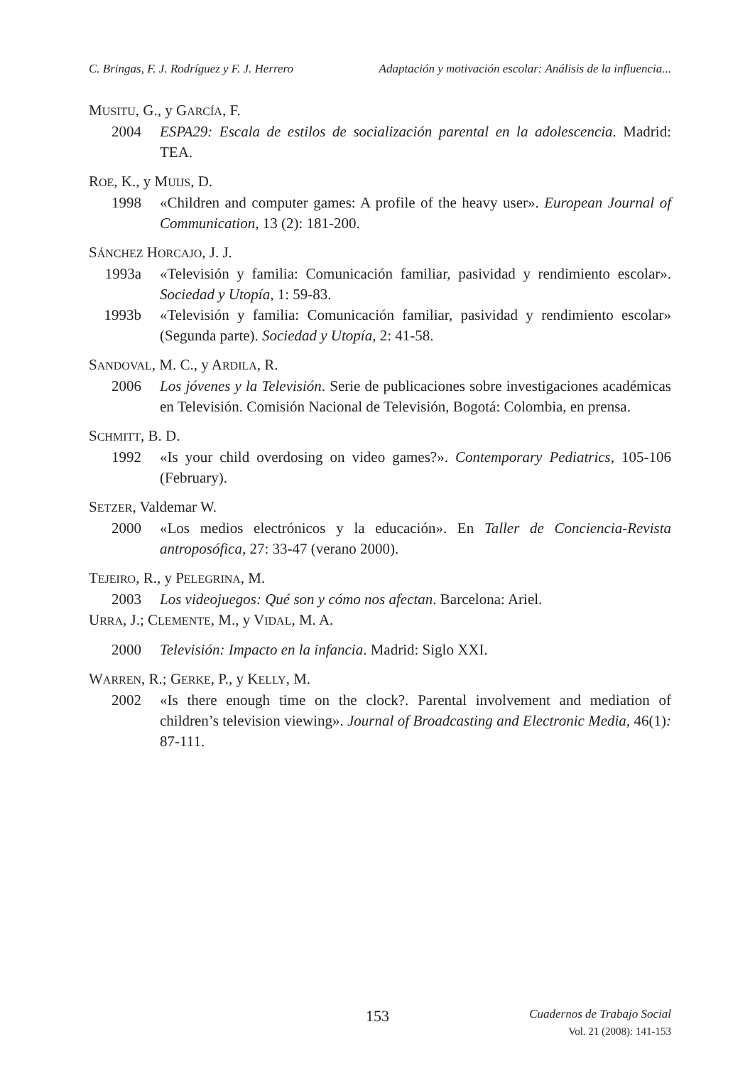C. Bringas, F. J. Rodríguez y F. J. Herrero Adaptación y motivación escolar: Análisis de la influencia...
MUSITU, G., y GARCÍA, F.
2004 ESPA29: Escala de estilos de socialización parental en la adolescencia. Madrid: TEA.
ROE, K., y MUIJS, D.
1998 «Children and computer games: A profile of the heavy user». European Journal of Communication, 13 (2): 181-200.
SÁNCHEZ HORCAJO, J. J.
1993a «Televisión y familia: Comunicación familiar, pasividad y rendimiento escolar». Sociedad y Utopía, 1: 59-83.
1993b «Televisión y familia: Comunicación familiar, pasividad y rendimiento escolar» (Segunda parte). Sociedad y Utopía, 2: 41-58.
SANDOVAL, M. C., y ARDILA, R.
2006 Los jóvenes y la Televisión. Serie de publicaciones sobre investigaciones académicas en Televisión. Comisión Nacional de Televisión, Bogotá: Colombia, en prensa.
SCHMITT, B. D.
1992 «Is your child overdosing on video games?». Contemporary Pediatrics, 105-106 (February).
SETZER, Valdemar W.
2000 «Los medios electrónicos y la educación». En Taller de Conciencia-Revista antroposófica, 27: 33-47 (verano 2000).
TEJEIRO, R., y PELEGRINA, M.
2003 Los videojuegos: Qué son y cómo nos afectan. Barcelona: Ariel.
URRA, J.; CLEMENTE, M., y VIDAL, M. A.
2000 Televisión: Impacto en la infancia. Madrid: Siglo XXI.
WARREN, R.; GERKE, P., y KELLY, M.
2002 «Is there enough time on the clock?. Parental involvement and mediation of children’s television viewing». Journal of Broadcasting and Electronic Media, 46(1): 87-111.
153
Cuadernos de Trabajo Social
Vol. 21 (2008): 141-153